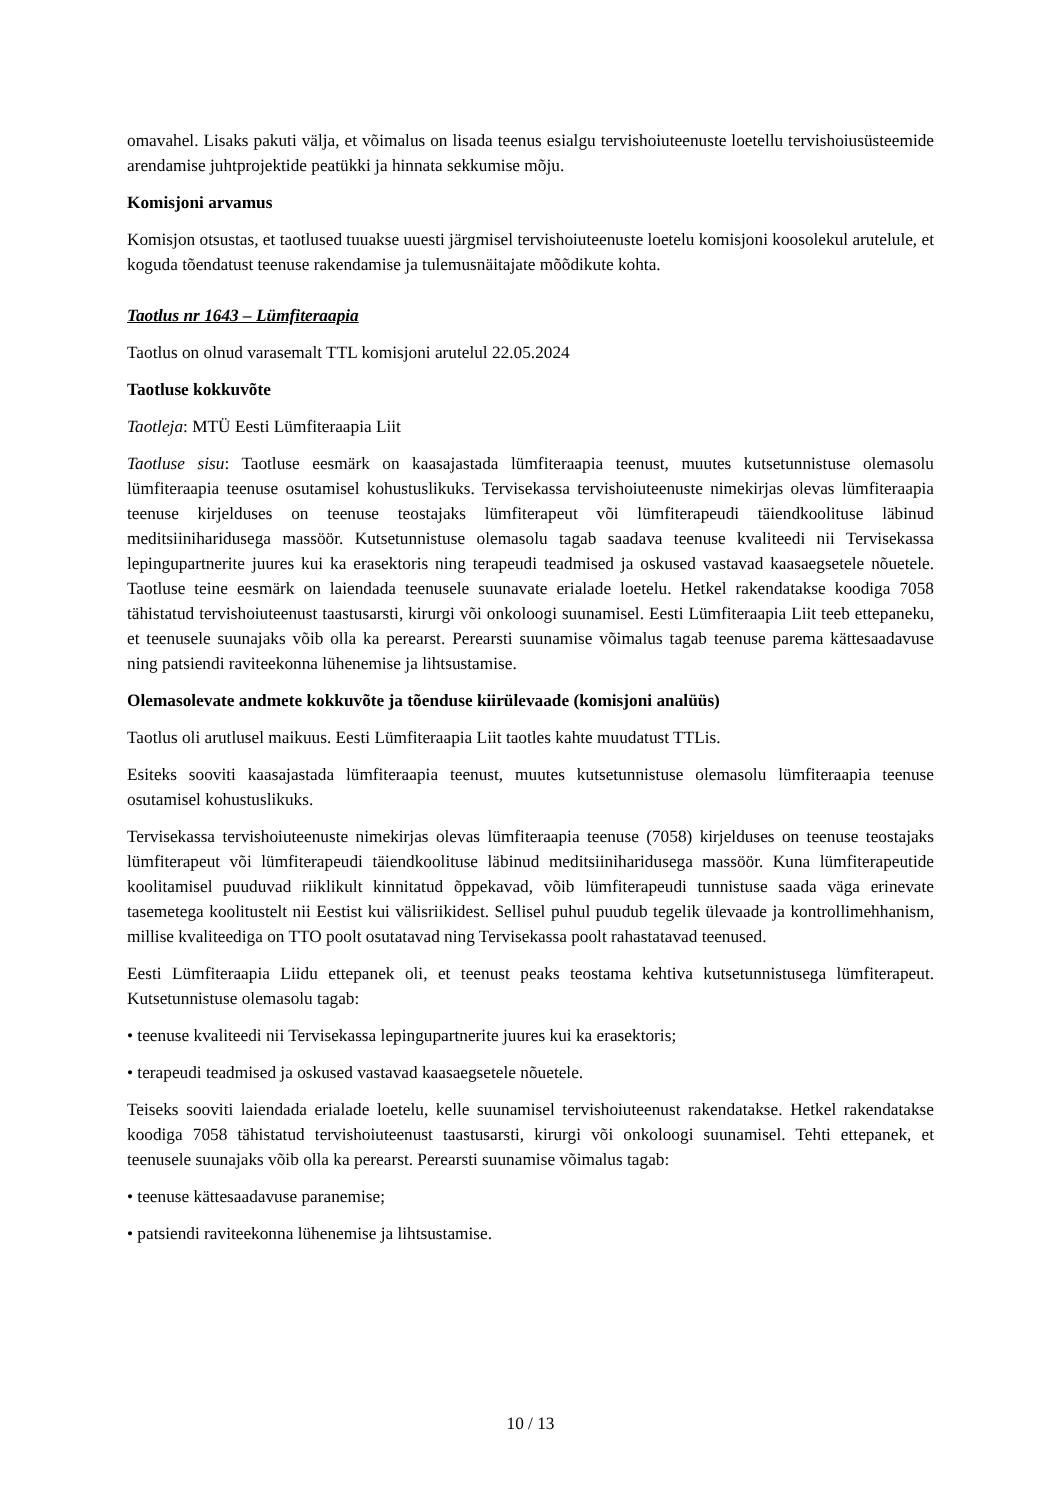omavahel. Lisaks pakuti välja, et võimalus on lisada teenus esialgu tervishoiuteenuste loetellu tervishoiusüsteemide arendamise juhtprojektide peatükki ja hinnata sekkumise mõju.
Komisjoni arvamus
Komisjon otsustas, et taotlused tuuakse uuesti järgmisel tervishoiuteenuste loetelu komisjoni koosolekul arutelule, et koguda tõendatust teenuse rakendamise ja tulemusnäitajate mõõdikute kohta.
Taotlus nr 1643 – Lümfiteraapia
Taotlus on olnud varasemalt TTL komisjoni arutelul 22.05.2024
Taotluse kokkuvõte
Taotleja: MTÜ Eesti Lümfiteraapia Liit
Taotluse sisu: Taotluse eesmärk on kaasajastada lümfiteraapia teenust, muutes kutsetunnistuse olemasolu lümfiteraapia teenuse osutamisel kohustuslikuks. Tervisekassa tervishoiuteenuste nimekirjas olevas lümfiteraapia teenuse kirjelduses on teenuse teostajaks lümfiterapeut või lümfiterapeudi täiendkoolituse läbinud meditsiiniharidusega massöör. Kutsetunnistuse olemasolu tagab saadava teenuse kvaliteedi nii Tervisekassa lepingupartnerite juures kui ka erasektoris ning terapeudi teadmised ja oskused vastavad kaasaegsetele nõuetele. Taotluse teine eesmärk on laiendada teenusele suunavate erialade loetelu. Hetkel rakendatakse koodiga 7058 tähistatud tervishoiuteenust taastusarsti, kirurgi või onkoloogi suunamisel. Eesti Lümfiteraapia Liit teeb ettepaneku, et teenusele suunajaks võib olla ka perearst. Perearsti suunamise võimalus tagab teenuse parema kättesaadavuse ning patsiendi raviteekonna lühenemise ja lihtsustamise.
Olemasolevate andmete kokkuvõte ja tõenduse kiirülevaade (komisjoni analüüs)
Taotlus oli arutlusel maikuus. Eesti Lümfiteraapia Liit taotles kahte muudatust TTLis.
Esiteks sooviti kaasajastada lümfiteraapia teenust, muutes kutsetunnistuse olemasolu lümfiteraapia teenuse osutamisel kohustuslikuks.
Tervisekassa tervishoiuteenuste nimekirjas olevas lümfiteraapia teenuse (7058) kirjelduses on teenuse teostajaks lümfiterapeut või lümfiterapeudi täiendkoolituse läbinud meditsiiniharidusega massöör. Kuna lümfiterapeutide koolitamisel puuduvad riiklikult kinnitatud õppekavad, võib lümfiterapeudi tunnistuse saada väga erinevate tasemetega koolitustelt nii Eestist kui välisriikidest. Sellisel puhul puudub tegelik ülevaade ja kontrollimehhanism, millise kvaliteediga on TTO poolt osutatavad ning Tervisekassa poolt rahastatavad teenused.
Eesti Lümfiteraapia Liidu ettepanek oli, et teenust peaks teostama kehtiva kutsetunnistusega lümfiterapeut. Kutsetunnistuse olemasolu tagab:
• teenuse kvaliteedi nii Tervisekassa lepingupartnerite juures kui ka erasektoris;
• terapeudi teadmised ja oskused vastavad kaasaegsetele nõuetele.
Teiseks sooviti laiendada erialade loetelu, kelle suunamisel tervishoiuteenust rakendatakse. Hetkel rakendatakse koodiga 7058 tähistatud tervishoiuteenust taastusarsti, kirurgi või onkoloogi suunamisel. Tehti ettepanek, et teenusele suunajaks võib olla ka perearst. Perearsti suunamise võimalus tagab:
• teenuse kättesaadavuse paranemise;
• patsiendi raviteekonna lühenemise ja lihtsustamise.
10 / 13